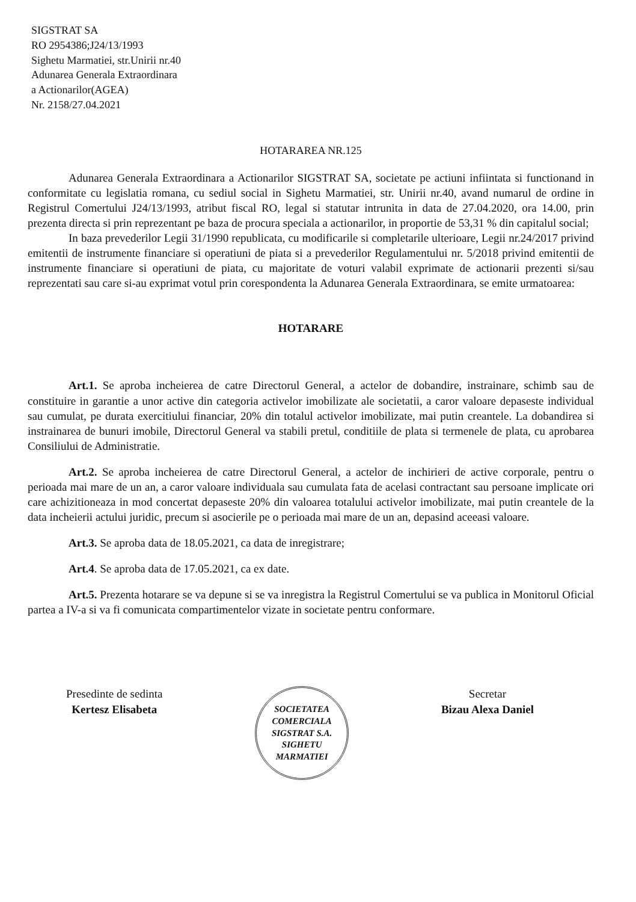SIGSTRAT SA
RO 2954386;J24/13/1993
Sighetu Marmatiei, str.Unirii nr.40
Adunarea Generala Extraordinara
a Actionarilor(AGEA)
Nr. 2158/27.04.2021
HOTARAREA NR.125
Adunarea Generala Extraordinara a Actionarilor SIGSTRAT SA, societate pe actiuni infiintata si functionand in conformitate cu legislatia romana, cu sediul social in Sighetu Marmatiei, str. Unirii nr.40, avand numarul de ordine in Registrul Comertului J24/13/1993, atribut fiscal RO, legal si statutar intrunita in data de 27.04.2020, ora 14.00, prin prezenta directa si prin reprezentant pe baza de procura speciala a actionarilor, in proportie de 53,31 % din capitalul social;
In baza prevederilor Legii 31/1990 republicata, cu modificarile si completarile ulterioare, Legii nr.24/2017 privind emitentii de instrumente financiare si operatiuni de piata si a prevederilor Regulamentului nr. 5/2018 privind emitentii de instrumente financiare si operatiuni de piata, cu majoritate de voturi valabil exprimate de actionarii prezenti si/sau reprezentati sau care si-au exprimat votul prin corespondenta la Adunarea Generala Extraordinara, se emite urmatoarea:
HOTARARE
Art.1. Se aproba incheierea de catre Directorul General, a actelor de dobandire, instrainare, schimb sau de constituire in garantie a unor active din categoria activelor imobilizate ale societatii, a caror valoare depaseste individual sau cumulat, pe durata exercitiului financiar, 20% din totalul activelor imobilizate, mai putin creantele. La dobandirea si instrainarea de bunuri imobile, Directorul General va stabili pretul, conditiile de plata si termenele de plata, cu aprobarea Consiliului de Administratie.
Art.2. Se aproba incheierea de catre Directorul General, a actelor de inchirieri de active corporale, pentru o perioada mai mare de un an, a caror valoare individuala sau cumulata fata de acelasi contractant sau persoane implicate ori care achizitioneaza in mod concertat depaseste 20% din valoarea totalului activelor imobilizate, mai putin creantele de la data incheierii actului juridic, precum si asocierile pe o perioada mai mare de un an, depasind aceeasi valoare.
Art.3. Se aproba data de 18.05.2021, ca data de inregistrare;
Art.4. Se aproba data de 17.05.2021, ca ex date.
Art.5. Prezenta hotarare se va depune si se va inregistra la Registrul Comertului se va publica in Monitorul Oficial partea a IV-a si va fi comunicata compartimentelor vizate in societate pentru conformare.
Presedinte de sedinta
Kertesz Elisabeta
SOCIETATEA COMERCIALA
SIGSTRAT S.A.
SIGHETU MARMATIEI
Secretar
Bizau Alexa Daniel